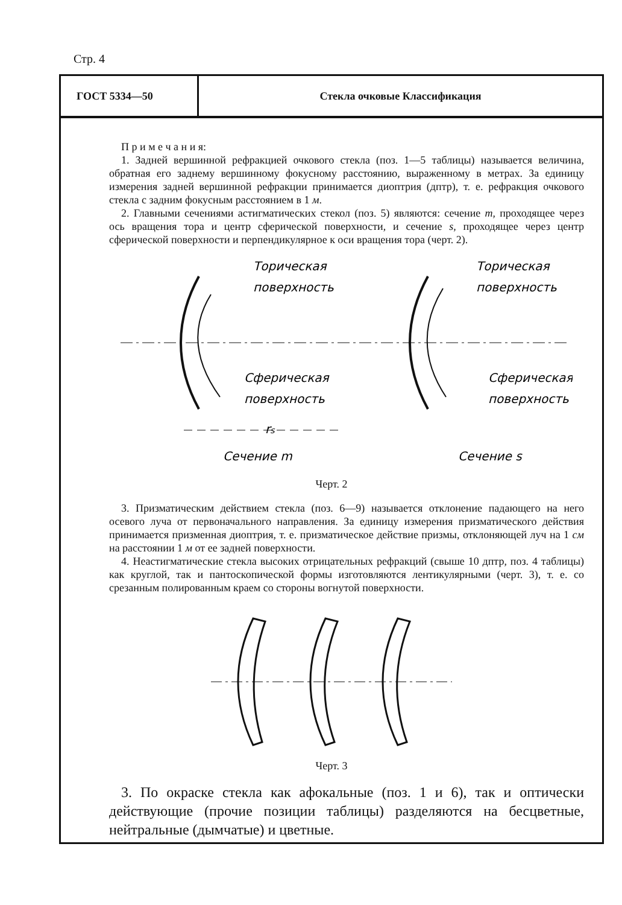Стр. 4
ГОСТ 5334—50
Стекла очковые Классификация
П р и м е ч а н и я:
1. Задней вершинной рефракцией очкового стекла (поз. 1—5 таблицы) называется величина, обратная его заднему вершинному фокусному расстоянию, выраженному в метрах. За единицу измерения задней вершинной рефракции принимается диоптрия (дптр), т. е. рефракция очкового стекла с задним фокусным расстоянием в 1 м.
2. Главными сечениями астигматических стекол (поз. 5) являются: сечение m, проходящее через ось вращения тора и центр сферической поверхности, и сечение s, проходящее через центр сферической поверхности и перпендикулярное к оси вращения тора (черт. 2).
Торическая
поверхность
Сферическая
поверхность
Торическая
поверхность
Сферическая
поверхность
rs
Сечение m
Сечение s
Черт. 2
3. Призматическим действием стекла (поз. 6—9) называется отклонение падающего на него осевого луча от первоначального направления. За единицу измерения призматического действия принимается призменная диоптрия, т. е. призматическое действие призмы, отклоняющей луч на 1 см на расстоянии 1 м от ее задней поверхности.
4. Неастигматические стекла высоких отрицательных рефракций (свыше 10 дптр, поз. 4 таблицы) как круглой, так и пантоскопической формы изготовляются лентикулярными (черт. 3), т. е. со срезанным полированным краем со стороны вогнутой поверхности.
Черт. 3
3. По окраске стекла как афокальные (поз. 1 и 6), так и оптически действующие (прочие позиции таблицы) разделяются на бесцветные, нейтральные (дымчатые) и цветные.